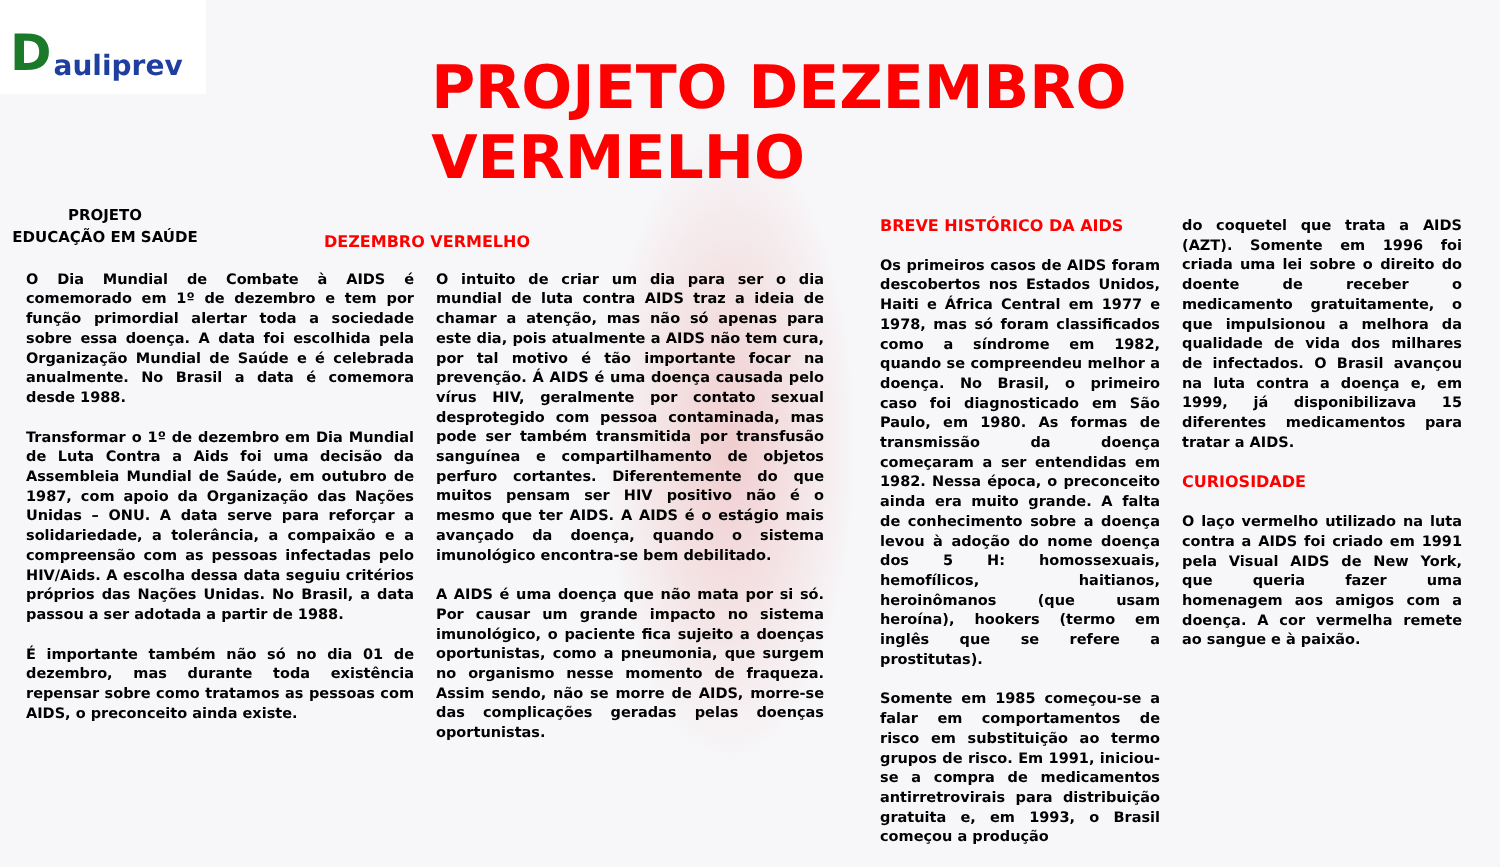Dauliprev
PROJETO DEZEMBRO VERMELHO
PROJETO
EDUCAÇÃO EM SAÚDE
DEZEMBRO VERMELHO
O Dia Mundial de Combate à AIDS é comemorado em 1º de dezembro e tem por função primordial alertar toda a sociedade sobre essa doença. A data foi escolhida pela Organização Mundial de Saúde e é celebrada anualmente. No Brasil a data é comemora desde 1988.
Transformar o 1º de dezembro em Dia Mundial de Luta Contra a Aids foi uma decisão da Assembleia Mundial de Saúde, em outubro de 1987, com apoio da Organização das Nações Unidas – ONU. A data serve para reforçar a solidariedade, a tolerância, a compaixão e a compreensão com as pessoas infectadas pelo HIV/Aids. A escolha dessa data seguiu critérios próprios das Nações Unidas. No Brasil, a data passou a ser adotada a partir de 1988.
É importante também não só no dia 01 de dezembro, mas durante toda existência repensar sobre como tratamos as pessoas com AIDS, o preconceito ainda existe.
O intuito de criar um dia para ser o dia mundial de luta contra AIDS traz a ideia de chamar a atenção, mas não só apenas para este dia, pois atualmente a AIDS não tem cura, por tal motivo é tão importante focar na prevenção. Á AIDS é uma doença causada pelo vírus HIV, geralmente por contato sexual desprotegido com pessoa contaminada, mas pode ser também transmitida por transfusão sanguínea e compartilhamento de objetos perfuro cortantes. Diferentemente do que muitos pensam ser HIV positivo não é o mesmo que ter AIDS. A AIDS é o estágio mais avançado da doença, quando o sistema imunológico encontra-se bem debilitado.
A AIDS é uma doença que não mata por si só. Por causar um grande impacto no sistema imunológico, o paciente fica sujeito a doenças oportunistas, como a pneumonia, que surgem no organismo nesse momento de fraqueza. Assim sendo, não se morre de AIDS, morre-se das complicações geradas pelas doenças oportunistas.
BREVE HISTÓRICO DA AIDS
Os primeiros casos de AIDS foram descobertos nos Estados Unidos, Haiti e África Central em 1977 e 1978, mas só foram classificados como a síndrome em 1982, quando se compreendeu melhor a doença. No Brasil, o primeiro caso foi diagnosticado em São Paulo, em 1980. As formas de transmissão da doença começaram a ser entendidas em 1982. Nessa época, o preconceito ainda era muito grande. A falta de conhecimento sobre a doença levou à adoção do nome doença dos 5 H: homossexuais, hemofílicos, haitianos, heroinômanos (que usam heroína), hookers (termo em inglês que se refere a prostitutas).
Somente em 1985 começou-se a falar em comportamentos de risco em substituição ao termo grupos de risco. Em 1991, iniciou-se a compra de medicamentos antirretrovirais para distribuição gratuita e, em 1993, o Brasil começou a produção
do coquetel que trata a AIDS (AZT). Somente em 1996 foi criada uma lei sobre o direito do doente de receber o medicamento gratuitamente, o que impulsionou a melhora da qualidade de vida dos milhares de infectados. O Brasil avançou na luta contra a doença e, em 1999, já disponibilizava 15 diferentes medicamentos para tratar a AIDS.
CURIOSIDADE
O laço vermelho utilizado na luta contra a AIDS foi criado em 1991 pela Visual AIDS de New York, que queria fazer uma homenagem aos amigos com a doença. A cor vermelha remete ao sangue e à paixão.